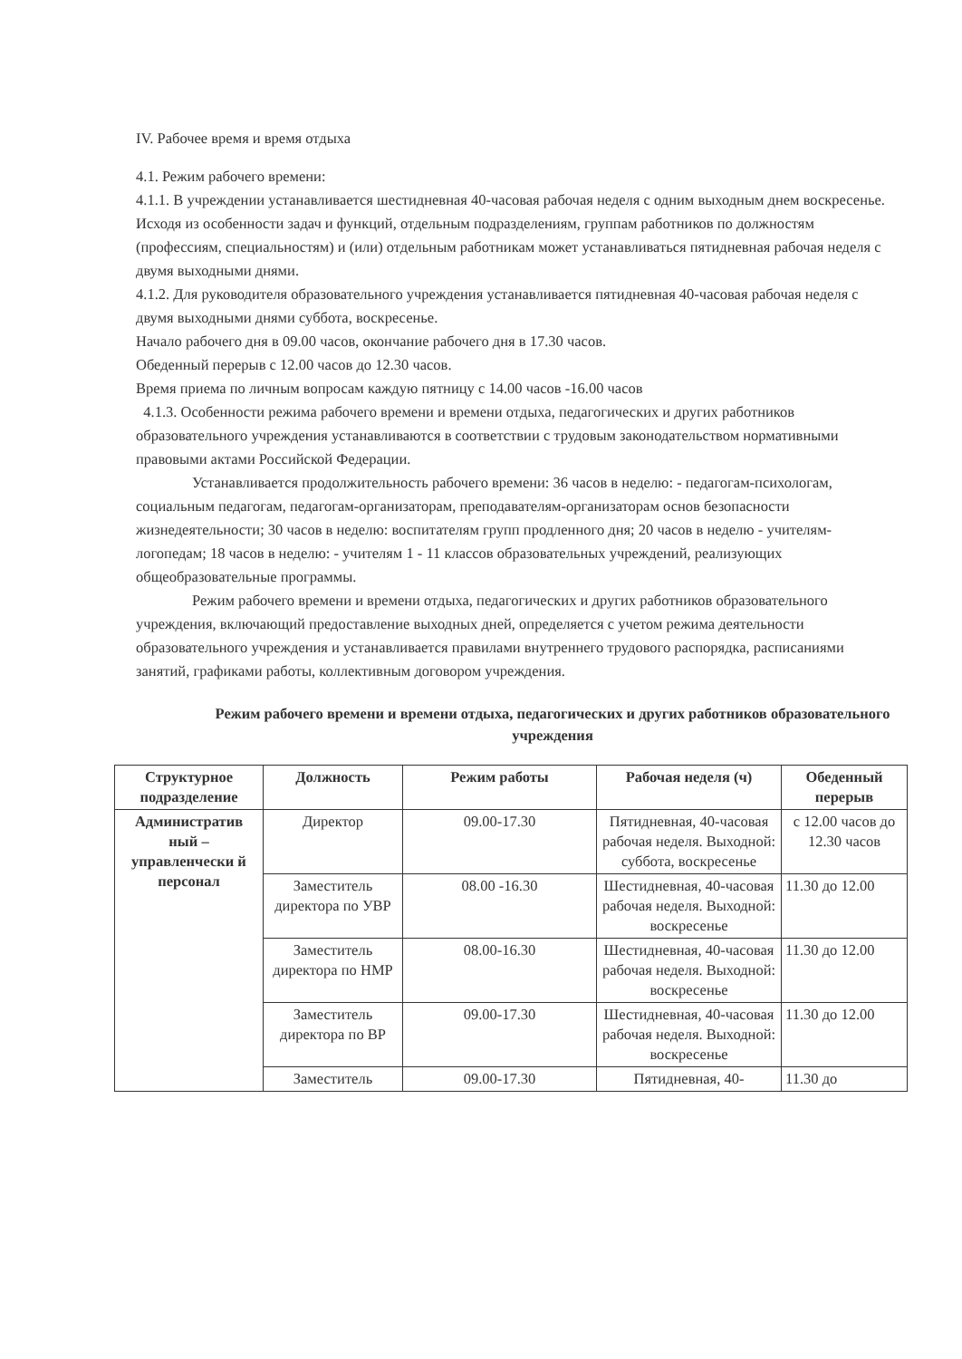IV. Рабочее время и время отдыха
4.1. Режим рабочего времени:
4.1.1. В учреждении устанавливается шестидневная 40-часовая рабочая неделя с одним выходным днем воскресенье.
Исходя из особенности задач и функций, отдельным подразделениям, группам работников по должностям (профессиям, специальностям) и (или) отдельным работникам может устанавливаться пятидневная рабочая неделя с двумя выходными днями.
4.1.2. Для руководителя образовательного учреждения устанавливается пятидневная 40-часовая рабочая неделя с двумя выходными днями суббота, воскресенье.
Начало рабочего дня в 09.00 часов, окончание рабочего дня в 17.30 часов.
Обеденный перерыв с 12.00 часов до 12.30 часов.
Время приема по личным вопросам каждую пятницу с 14.00 часов -16.00 часов
4.1.3. Особенности режима рабочего времени и времени отдыха, педагогических и других работников образовательного учреждения устанавливаются в соответствии с трудовым законодательством нормативными правовыми актами Российской Федерации.
Устанавливается продолжительность рабочего времени: 36 часов в неделю: - педагогам-психологам, социальным педагогам, педагогам-организаторам, преподавателям-организаторам основ безопасности жизнедеятельности; 30 часов в неделю: воспитателям групп продленного дня; 20 часов в неделю - учителям-логопедам; 18 часов в неделю: - учителям 1 - 11 классов образовательных учреждений, реализующих общеобразовательные программы.
Режим рабочего времени и времени отдыха, педагогических и других работников образовательного учреждения, включающий предоставление выходных дней, определяется с учетом режима деятельности образовательного учреждения и устанавливается правилами внутреннего трудового распорядка, расписаниями занятий, графиками работы, коллективным договором учреждения.
Режим рабочего времени и времени отдыха, педагогических и других работников образовательного учреждения
| Структурное подразделение | Должность | Режим работы | Рабочая неделя (ч) | Обеденный перерыв |
| --- | --- | --- | --- | --- |
| Административ ный – управленчески й персонал | Директор | 09.00-17.30 | Пятидневная, 40-часовая рабочая неделя. Выходной: суббота, воскресенье | с 12.00 часов до 12.30 часов |
| | Заместитель директора по УВР | 08.00 -16.30 | Шестидневная, 40-часовая рабочая неделя. Выходной: воскресенье | 11.30 до 12.00 |
| | Заместитель директора по НМР | 08.00-16.30 | Шестидневная, 40-часовая рабочая неделя. Выходной: воскресенье | 11.30 до 12.00 |
| | Заместитель директора по ВР | 09.00-17.30 | Шестидневная, 40-часовая рабочая неделя. Выходной: воскресенье | 11.30 до 12.00 |
| | Заместитель | 09.00-17.30 | Пятидневная, 40- | 11.30 до |